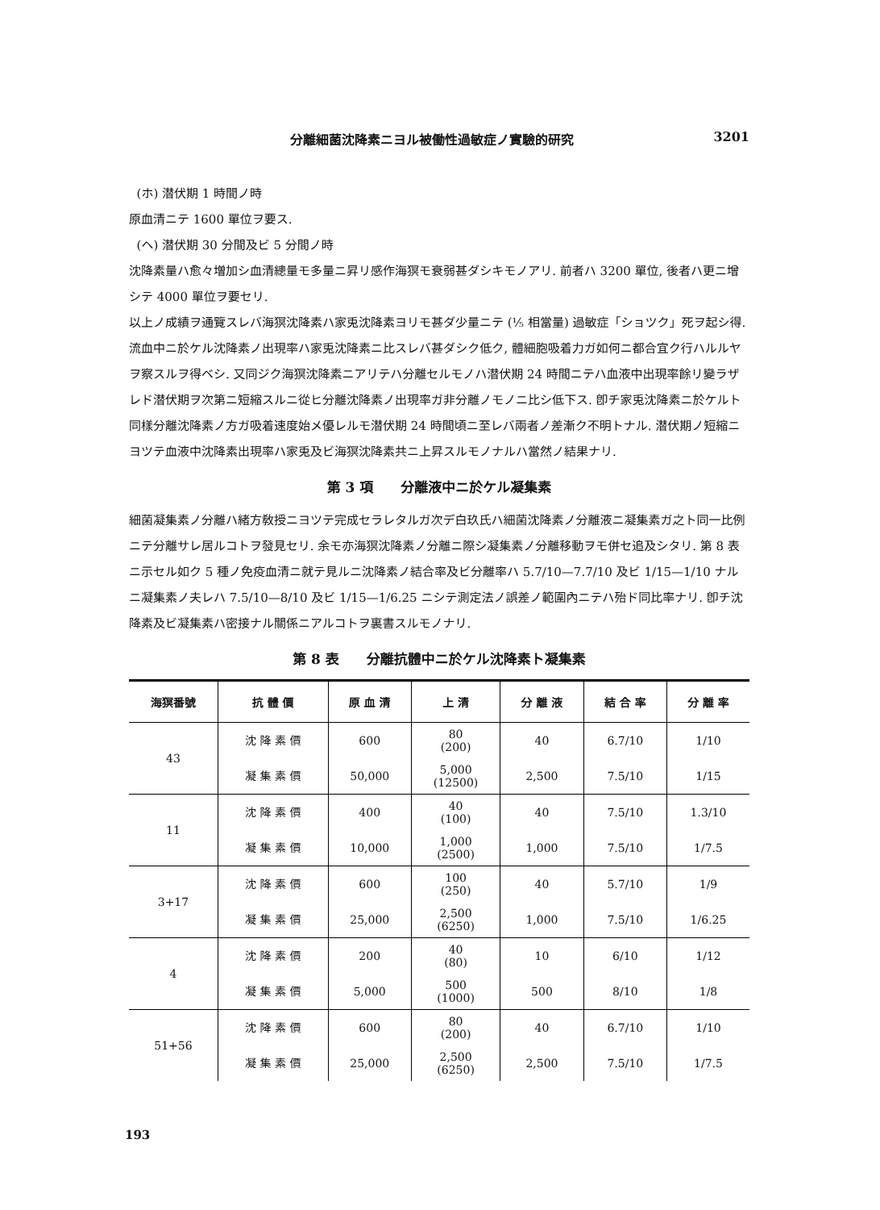分離細菌沈降素ニヨル被働性過敏症ノ實驗的研究 3201
(ホ) 潜伏期 1 時間ノ時
原血清ニテ 1600 單位ヲ要ス.
(ヘ) 潜伏期 30 分間及ビ 5 分間ノ時
沈降素量ハ愈々増加シ血清總量モ多量ニ昇リ感作海猽モ衰弱甚ダシキモノアリ. 前者ハ 3200 單位, 後者ハ更ニ增シテ 4000 單位ヲ要セリ.
以上ノ成績ヲ通覽スレバ海猽沈降素ハ家兎沈降素ヨリモ甚ダ少量ニテ (⅕ 相當量) 過敏症「ショツク」死ヲ起シ得. 流血中ニ於ケル沈降素ノ出現率ハ家兎沈降素ニ比スレバ甚ダシク低ク, 體細胞吸着力ガ如何ニ都合宜ク行ハルルヤヲ察スルヲ得ベシ. 又同ジク海猽沈降素ニアリテハ分離セルモノハ潜伏期 24 時間ニテハ血液中出現率餘リ變ラザレド潜伏期ヲ次第ニ短縮スルニ從ヒ分離沈降素ノ出現率ガ非分離ノモノニ比シ低下ス. 卽チ家兎沈降素ニ於ケルト同樣分離沈降素ノ方ガ吸着速度始メ優レルモ潜伏期 24 時間頃ニ至レバ兩者ノ差漸ク不明トナル. 潜伏期ノ短縮ニヨツテ血液中沈降素出現率ハ家兎及ビ海猽沈降素共ニ上昇スルモノナルハ當然ノ結果ナリ.
第 3 項　　分離液中ニ於ケル凝集素
細菌凝集素ノ分離ハ緒方敎授ニヨツテ完成セラレタルガ次デ白玖氏ハ細菌沈降素ノ分離液ニ凝集素ガ之ト同一比例ニテ分離サレ居ルコトヲ發見セリ. 余モ亦海猽沈降素ノ分離ニ際シ凝集素ノ分離移動ヲモ併セ追及シタリ. 第 8 表ニ示セル如ク 5 種ノ免疫血清ニ就テ見ルニ沈降素ノ結合率及ビ分離率ハ 5.7/10—7.7/10 及ビ 1/15—1/10 ナルニ凝集素ノ夫レハ 7.5/10—8/10 及ビ 1/15—1/6.25 ニシテ測定法ノ誤差ノ範圍內ニテハ殆ド同比率ナリ. 卽チ沈降素及ビ凝集素ハ密接ナル關係ニアルコトヲ裏書スルモノナリ.
第 8 表　　分離抗體中ニ於ケル沈降素ト凝集素
| 海猽番號 | 抗 體 價 | 原 血 清 | 上 清 | 分 離 液 | 結 合 率 | 分 離 率 |
| --- | --- | --- | --- | --- | --- | --- |
| 43 | 沈 降 素 價 | 600 | 80 (200) | 40 | 6.7/10 | 1/10 |
| | 凝 集 素 價 | 50,000 | 5,000 (12500) | 2,500 | 7.5/10 | 1/15 |
| 11 | 沈 降 素 價 | 400 | 40 (100) | 40 | 7.5/10 | 1.3/10 |
| | 凝 集 素 價 | 10,000 | 1,000 (2500) | 1,000 | 7.5/10 | 1/7.5 |
| 3+17 | 沈 降 素 價 | 600 | 100 (250) | 40 | 5.7/10 | 1/9 |
| | 凝 集 素 價 | 25,000 | 2,500 (6250) | 1,000 | 7.5/10 | 1/6.25 |
| 4 | 沈 降 素 價 | 200 | 40 (80) | 10 | 6/10 | 1/12 |
| | 凝 集 素 價 | 5,000 | 500 (1000) | 500 | 8/10 | 1/8 |
| 51+56 | 沈 降 素 價 | 600 | 80 (200) | 40 | 6.7/10 | 1/10 |
| | 凝 集 素 價 | 25,000 | 2,500 (6250) | 2,500 | 7.5/10 | 1/7.5 |
193